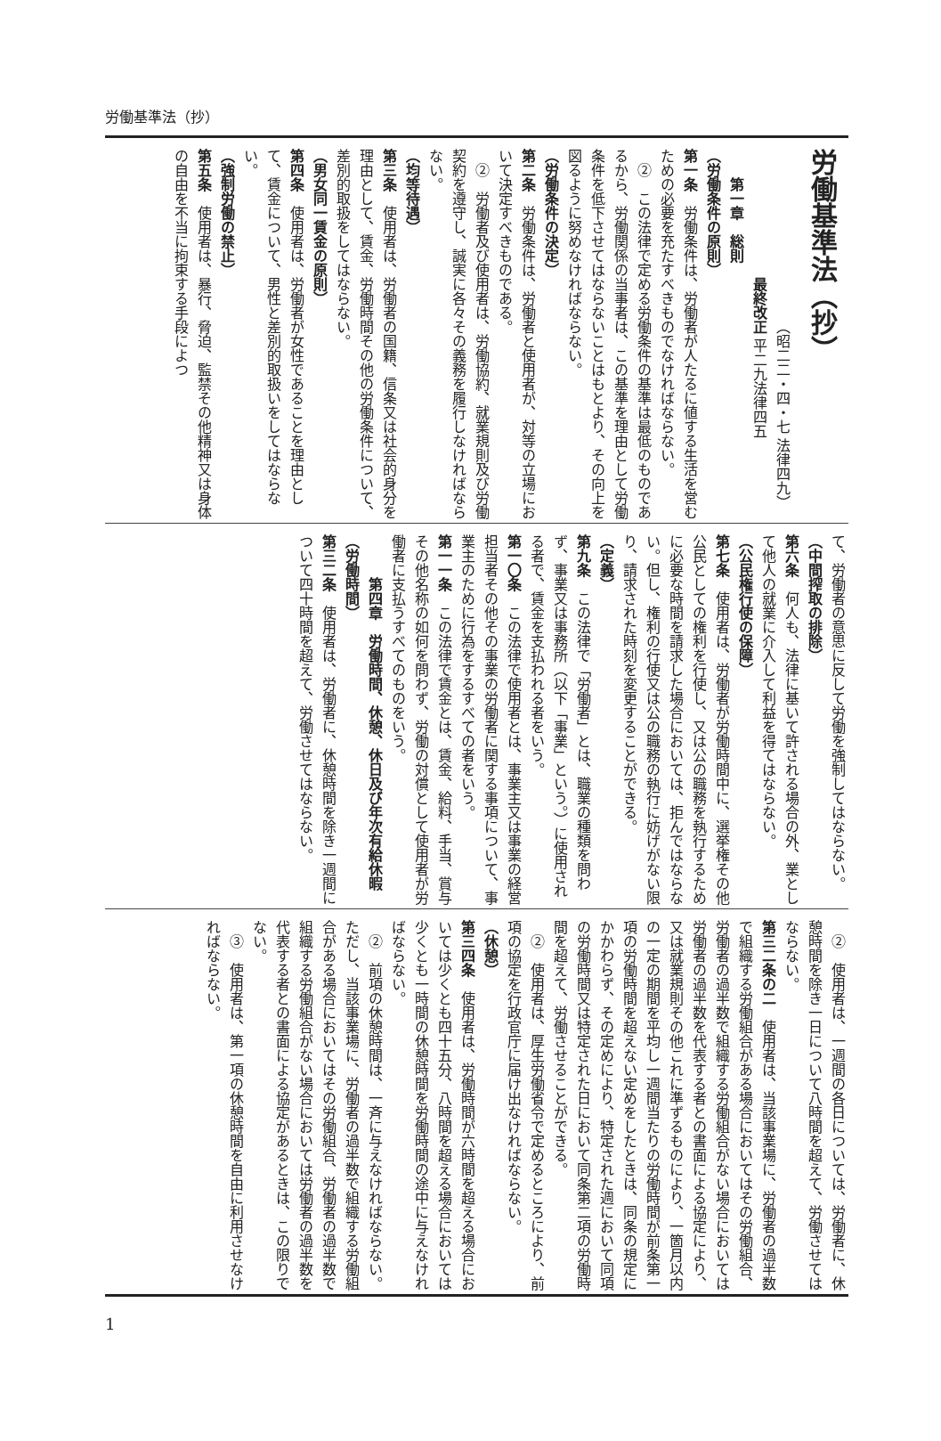労働基準法（抄）
労働基準法（抄）
（昭二二・四・七 法律四九）
最終改正 平二九法律四五
第一章　総則
（労働条件の原則）
第一条　労働条件は、労働者が人たるに値する生活を営むための必要を充たすべきものでなければならない。
②　この法律で定める労働条件の基準は最低のものであるから、労働関係の当事者は、この基準を理由として労働条件を低下させてはならないことはもとより、その向上を図るように努めなければならない。
（労働条件の決定）
第二条　労働条件は、労働者と使用者が、対等の立場において決定すべきものである。
②　労働者及び使用者は、労働協約、就業規則及び労働契約を遵守し、誠実に各々その義務を履行しなければならない。
（均等待遇）
第三条　使用者は、労働者の国籍、信条又は社会的身分を理由として、賃金、労働時間その他の労働条件について、差別的取扱をしてはならない。
（男女同一賃金の原則）
第四条　使用者は、労働者が女性であることを理由として、賃金について、男性と差別的取扱いをしてはならない。
（強制労働の禁止）
第五条　使用者は、暴行、脅迫、監禁その他精神又は身体の自由を不当に拘束する手段によつ
て、労働者の意思に反して労働を強制してはならない。
（中間搾取の排除）
第六条　何人も、法律に基いて許される場合の外、業として他人の就業に介入して利益を得てはならない。
（公民権行使の保障）
第七条　使用者は、労働者が労働時間中に、選挙権その他公民としての権利を行使し、又は公の職務を執行するために必要な時間を請求した場合においては、拒んではならない。但し、権利の行使又は公の職務の執行に妨げがない限り、請求された時刻を変更することができる。
（定義）
第九条　この法律で「労働者」とは、職業の種類を問わず、事業又は事務所（以下「事業」という。）に使用される者で、賃金を支払われる者をいう。
第一〇条　この法律で使用者とは、事業主又は事業の経営担当者その他その事業の労働者に関する事項について、事業主のために行為をするすべての者をいう。
第一一条　この法律で賃金とは、賃金、給料、手当、賞与その他名称の如何を問わず、労働の対償として使用者が労働者に支払うすべてのものをいう。
第四章　労働時間、休憩、休日及び年次有給休暇
（労働時間）
第三二条　使用者は、労働者に、休憩時間を除き一週間について四十時間を超えて、労働させてはならない。
②　使用者は、一週間の各日については、労働者に、休憩時間を除き一日について八時間を超えて、労働させてはならない。
第三二条の二　使用者は、当該事業場に、労働者の過半数で組織する労働組合がある場合においてはその労働組合、労働者の過半数で組織する労働組合がない場合においては労働者の過半数を代表する者との書面による協定により、又は就業規則その他これに準ずるものにより、一箇月以内の一定の期間を平均し一週間当たりの労働時間が前条第一項の労働時間を超えない定めをしたときは、同条の規定にかかわらず、その定めにより、特定された週において同項の労働時間又は特定された日において同条第二項の労働時間を超えて、労働させることができる。
②　使用者は、厚生労働省令で定めるところにより、前項の協定を行政官庁に届け出なければならない。
（休憩）
第三四条　使用者は、労働時間が六時間を超える場合においては少くとも四十五分、八時間を超える場合においては少くとも一時間の休憩時間を労働時間の途中に与えなければならない。
②　前項の休憩時間は、一斉に与えなければならない。ただし、当該事業場に、労働者の過半数で組織する労働組合がある場合においてはその労働組合、労働者の過半数で組織する労働組合がない場合においては労働者の過半数を代表する者との書面による協定があるときは、この限りでない。
③　使用者は、第一項の休憩時間を自由に利用させなければならない。
1